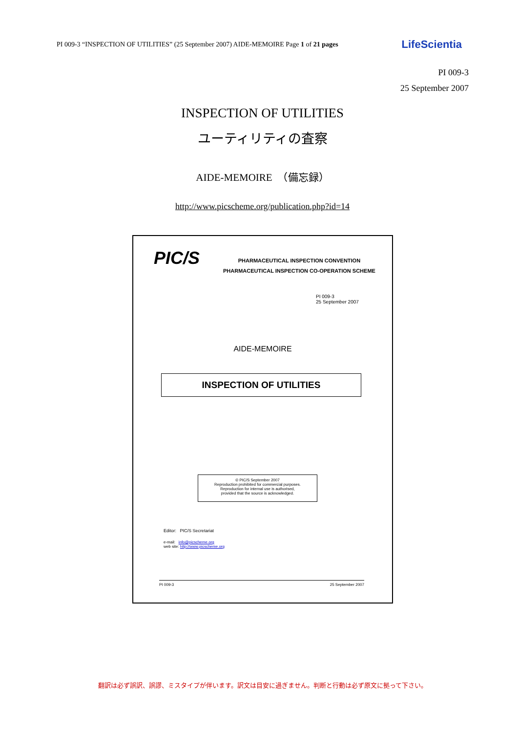PI 009-3 “INSPECTION OF UTILITIES” (25 September 2007) AIDE-MEMOIRE Page 1 of 21 pages LifeScientia
PI 009-3
25 September 2007
INSPECTION OF UTILITIES
ユーティリティの査察
AIDE-MEMOIRE　（備忘録）
http://www.picscheme.org/publication.php?id=14
PIC/S
PHARMACEUTICAL INSPECTION CONVENTION
PHARMACEUTICAL INSPECTION CO-OPERATION SCHEME
PI 009-3
25 September 2007
AIDE-MEMOIRE
INSPECTION OF UTILITIES
© PIC/S September 2007
Reproduction prohibited for commercial purposes.
Reproduction for internal use is authorised,
provided that the source is acknowledged.
Editor: PIC/S Secretariat
e-mail: info@picscheme.org
web site: http://www.picscheme.org
PI 009-3 25 September 2007
翻訳は必ず誤訳、誤謬、ミスタイプが伴います。訳文は目安に過ぎません。判断と行動は必ず原文に拠って下さい。